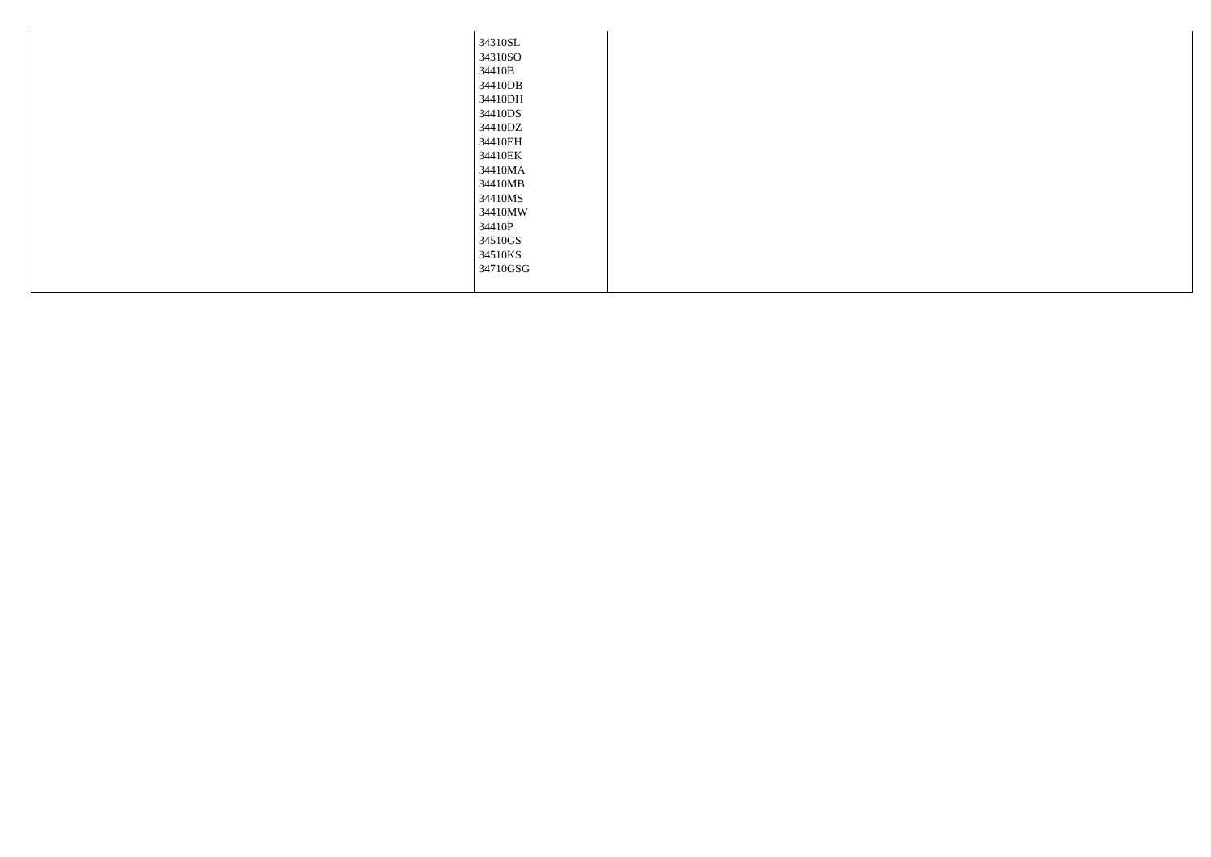| | 34310SL 34310SO 34410B 34410DB 34410DH 34410DS 34410DZ 34410EH 34410EK 34410MA 34410MB 34410MS 34410MW 34410P 34510GS 34510KS 34710GSG | |